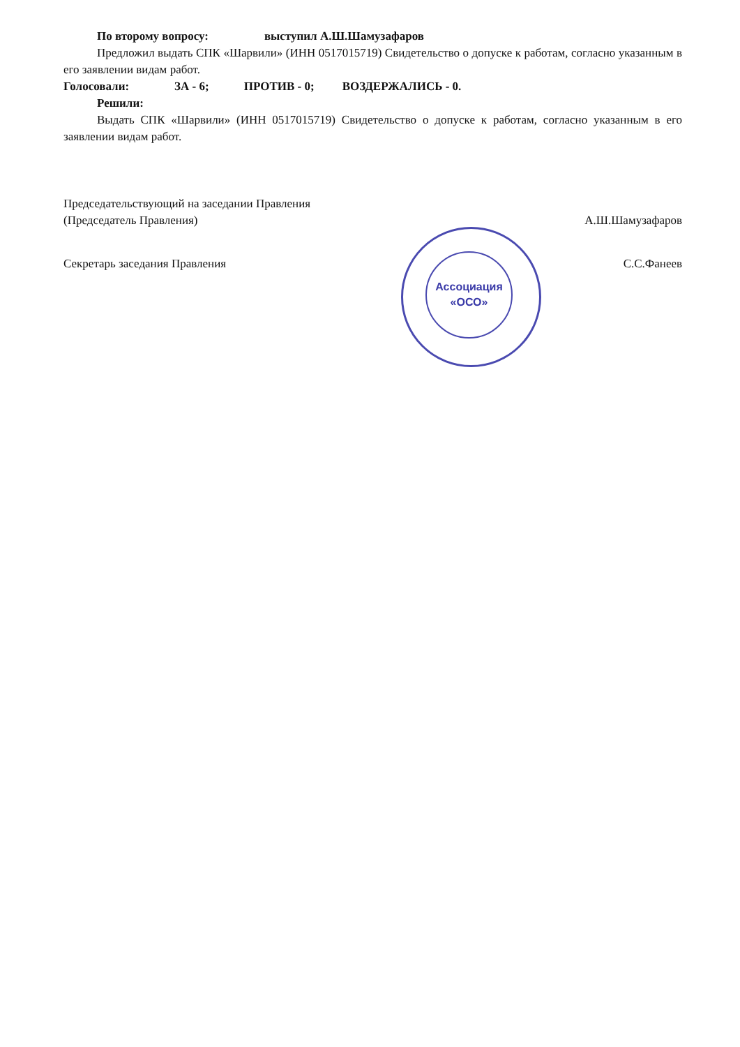Ассоциация
«ОСО»
По второму вопросу: выступил А.Ш.Шамузафаров
Предложил выдать СПК «Шарвили» (ИНН 0517015719) Свидетельство о допуске к работам, согласно указанным в его заявлении видам работ.
Голосовали: ЗА - 6; ПРОТИВ - 0; ВОЗДЕРЖАЛИСЬ - 0.
Решили:
Выдать СПК «Шарвили» (ИНН 0517015719) Свидетельство о допуске к работам, согласно указанным в его заявлении видам работ.
Председательствующий на заседании Правления
(Председатель Правления) А.Ш.Шамузафаров
Секретарь заседания Правления С.С.Фанеев